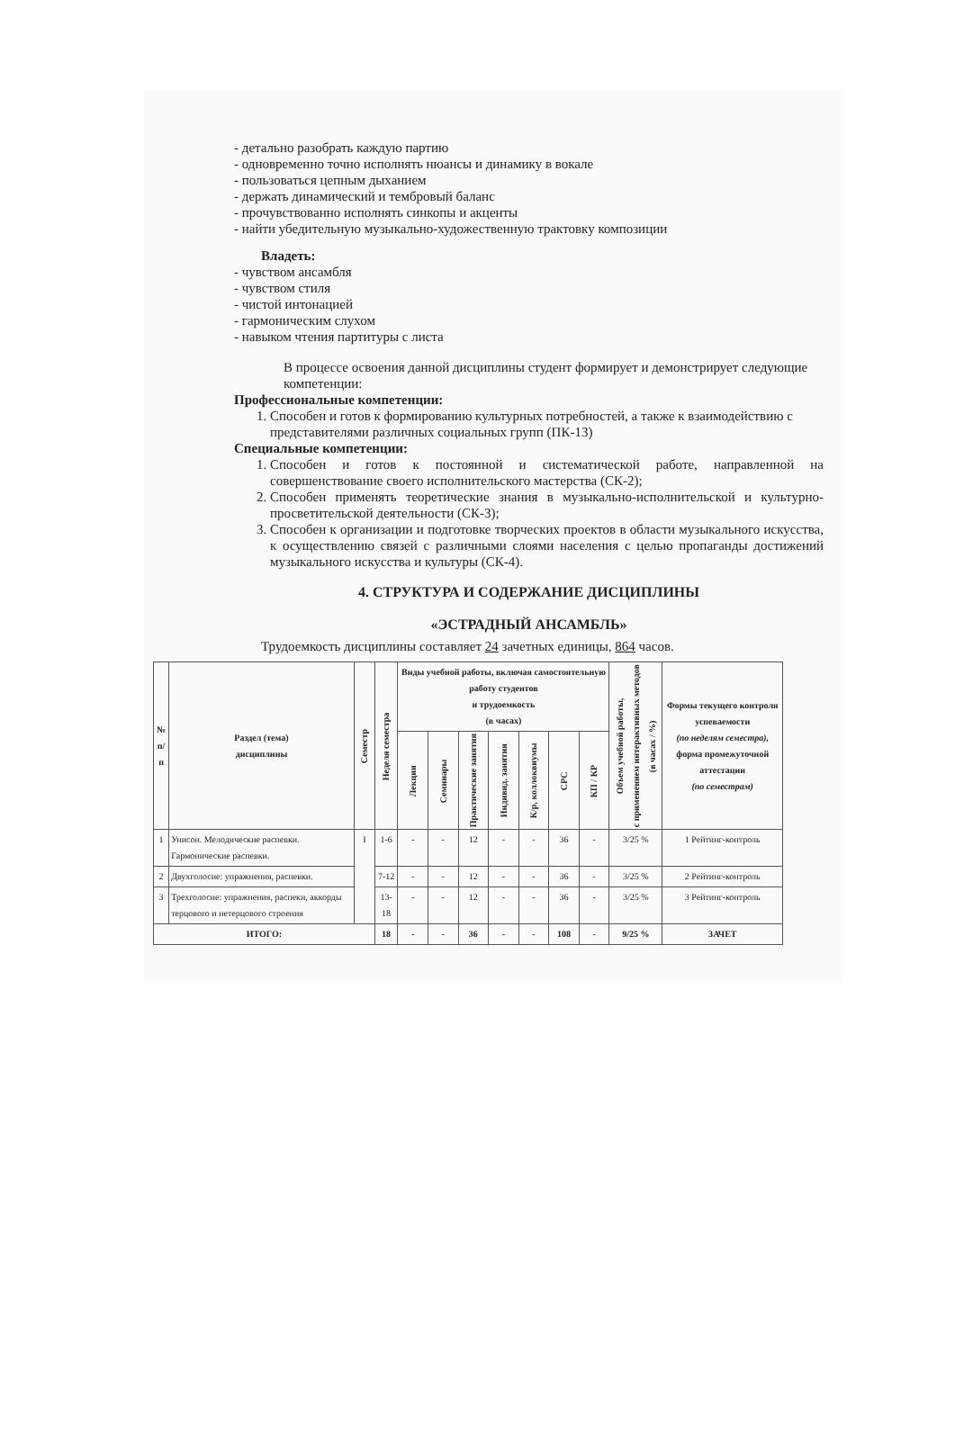- детально разобрать каждую партию
- одновременно точно исполнять нюансы и динамику в вокале
- пользоваться цепным дыханием
- держать динамический и тембровый баланс
- прочувствованно исполнять синкопы и акценты
- найти убедительную музыкально-художественную трактовку композиции
Владеть:
- чувством ансамбля
- чувством стиля
- чистой интонацией
- гармоническим слухом
- навыком чтения партитуры с листа
В процессе освоения данной дисциплины студент формирует и демонстрирует следующие компетенции:
Профессиональные компетенции:
1. Способен и готов к формированию культурных потребностей, а также к взаимодействию с представителями различных социальных групп (ПК-13)
Специальные компетенции:
1. Способен и готов к постоянной и систематической работе, направленной на совершенствование своего исполнительского мастерства (СК-2);
2. Способен применять теоретические знания в музыкально-исполнительской и культурно-просветительской деятельности (СК-3);
3. Способен к организации и подготовке творческих проектов в области музыкального искусства, к осуществлению связей с различными слоями населения с целью пропаганды достижений музыкального искусства и культуры (СК-4).
4. СТРУКТУРА И СОДЕРЖАНИЕ ДИСЦИПЛИНЫ
«ЭСТРАДНЫЙ АНСАМБЛЬ»
Трудоемкость дисциплины составляет 24 зачетных единицы, 864 часов.
| № п/п | Раздел (тема) дисциплины | Семестр | Неделя семестра | Виды учебной работы, включая самостоятельную работу студентов и трудоемкость (в часах) | | | | | | | Объем учебной работы, с применением интерактивных методов (в часах / %) | Формы текущего контроля успеваемости (по неделям семестра), форма промежуточной аттестации (по семестрам) |
| --- | --- | --- | --- | --- | --- | --- | --- | --- | --- | --- | --- | --- |
| | | | | Лекции | Семинары | Практические занятия | Индивид. занятия | К/р, коллоквиумы | СРС | КП / КР | | |
| 1 | Унисон. Мелодические распевки. Гармонические распевки. | I | 1-6 | - | - | 12 | - | - | 36 | - | 3/25 % | 1 Рейтинг-контроль |
| 2 | Двухголосие: упражнения, распевки. | | 7-12 | - | - | 12 | - | - | 36 | - | 3/25 % | 2 Рейтинг-контроль |
| 3 | Трехголосие: упражнения, распеки, аккорды терцового и нетерцового строения | | 13-18 | - | - | 12 | - | - | 36 | - | 3/25 % | 3 Рейтинг-контроль |
| ИТОГО: | | | 18 | - | - | 36 | - | - | 108 | - | 9/25 % | ЗАЧЕТ |